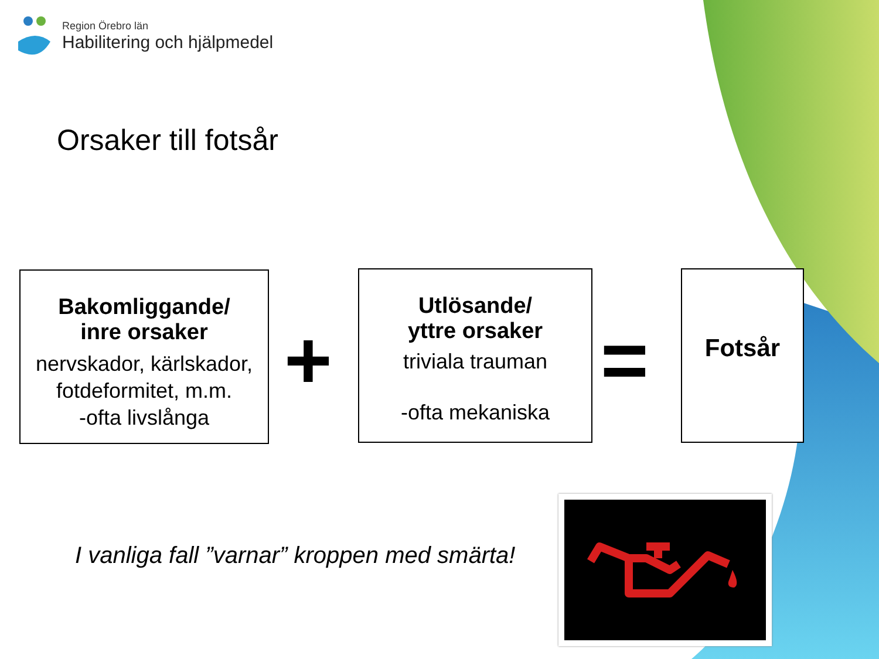Region Örebro län
Habilitering och hjälpmedel
Orsaker till fotsår
Bakomliggande/
inre orsaker
nervskador, kärlskador,
fotdeformitet, m.m.
-ofta livslånga
+
Utlösande/
yttre orsaker
triviala trauman
-ofta mekaniska
=
Fotsår
I vanliga fall ”varnar” kroppen med smärta!